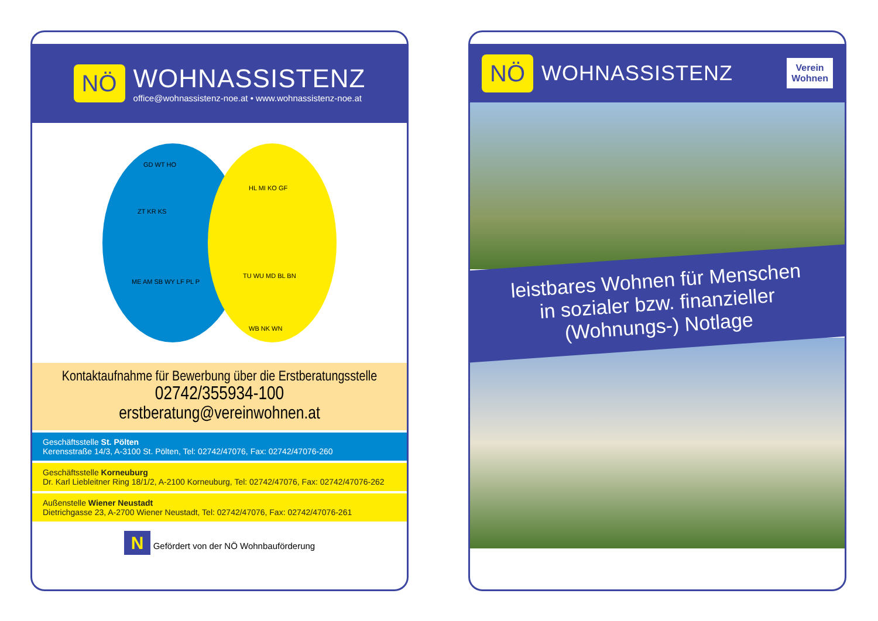NÖ
WOHNASSISTENZ
office@wohnassistenz-noe.at • www.wohnassistenz-noe.at
GD WT HO
ZT KR KS
ME AM SB WY LF PL P
HL MI KO GF
TU WU MD BL BN
WB NK WN
Kontaktaufnahme für Bewerbung über die Erstberatungsstelle
02742/355934-100
erstberatung@vereinwohnen.at
Geschäftsstelle St. Pölten
Kerensstraße 14/3, A-3100 St. Pölten, Tel: 02742/47076, Fax: 02742/47076-260
Geschäftsstelle Korneuburg
Dr. Karl Liebleitner Ring 18/1/2, A-2100 Korneuburg, Tel: 02742/47076, Fax: 02742/47076-262
Außenstelle Wiener Neustadt
Dietrichgasse 23, A-2700 Wiener Neustadt, Tel: 02742/47076, Fax: 02742/47076-261
N Gefördert von der NÖ Wohnbauförderung
NÖ
WOHNASSISTENZ
Verein
Wohnen
leistbares Wohnen für Menschen
in sozialer bzw. finanzieller
(Wohnungs-) Notlage